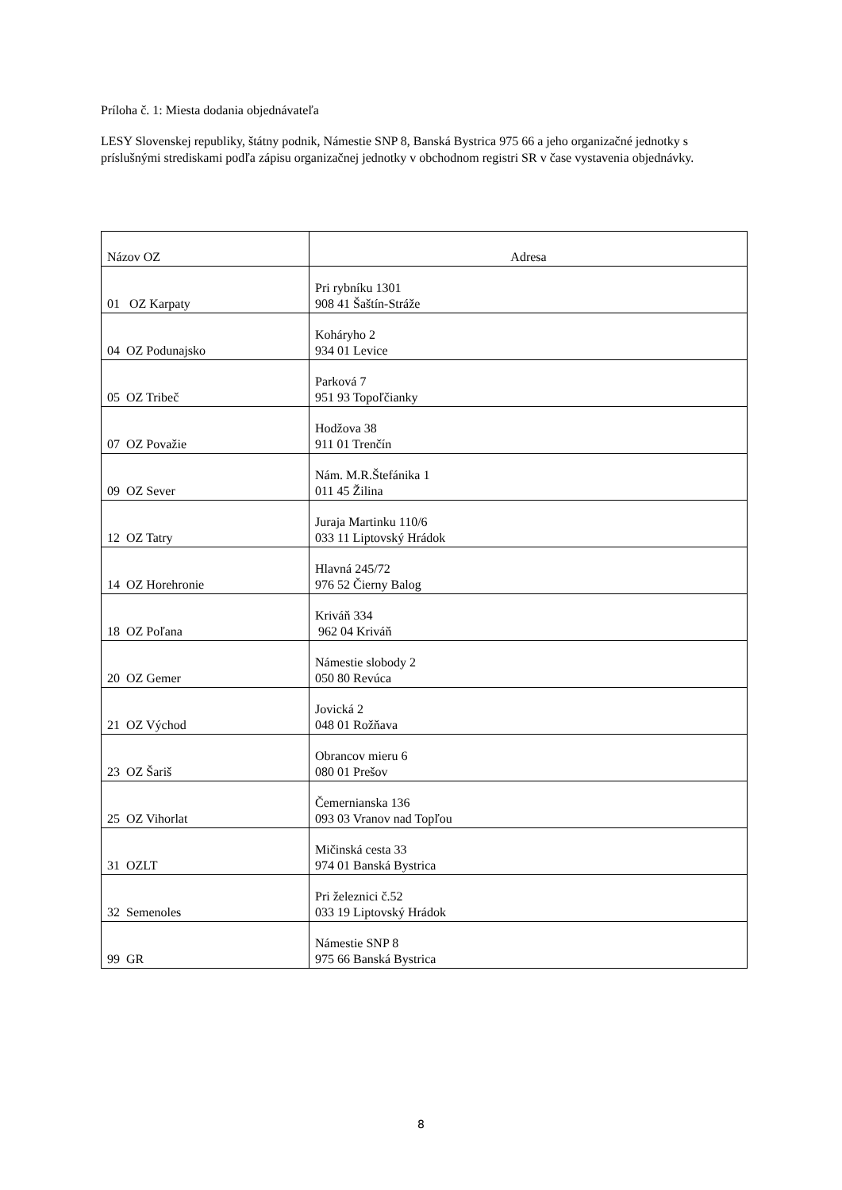Príloha č. 1: Miesta dodania objednávateľa
LESY Slovenskej republiky, štátny podnik, Námestie SNP 8, Banská Bystrica 975 66 a jeho organizačné jednotky s príslušnými strediskami podľa zápisu organizačnej jednotky v obchodnom registri SR v čase vystavenia objednávky.
| Názov OZ | Adresa |
| 01 OZ Karpaty | Pri rybníku 1301 908 41 Šaštín-Stráže |
| 04 OZ Podunajsko | Koháryho 2 934 01 Levice |
| 05 OZ Tribeč | Parková 7 951 93 Topoľčianky |
| 07 OZ Považie | Hodžova 38 911 01 Trenčín |
| 09 OZ Sever | Nám. M.R.Štefánika 1 011 45 Žilina |
| 12 OZ Tatry | Juraja Martinku 110/6 033 11 Liptovský Hrádok |
| 14 OZ Horehronie | Hlavná 245/72 976 52 Čierny Balog |
| 18 OZ Poľana | Kriváň 334 962 04 Kriváň |
| 20 OZ Gemer | Námestie slobody 2 050 80 Revúca |
| 21 OZ Východ | Jovická 2 048 01 Rožňava |
| 23 OZ Šariš | Obrancov mieru 6 080 01 Prešov |
| 25 OZ Vihorlat | Čemernianska 136 093 03 Vranov nad Topľou |
| 31 OZLT | Mičinská cesta 33 974 01 Banská Bystrica |
| 32 Semenoles | Pri železnici č.52 033 19 Liptovský Hrádok |
| 99 GR | Námestie SNP 8 975 66 Banská Bystrica |
8